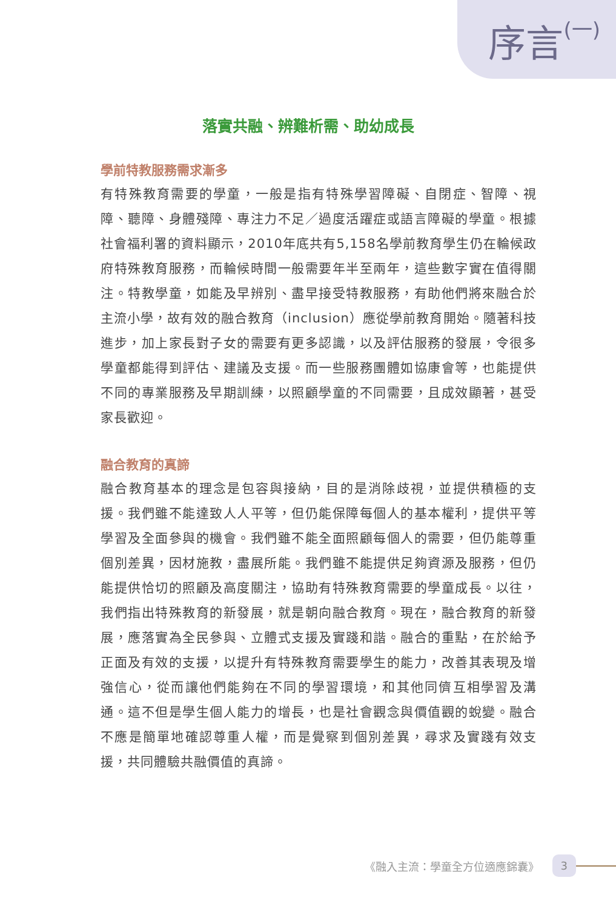序言(一)
落實共融、辨難析需、助幼成長
學前特教服務需求漸多
有特殊教育需要的學童，一般是指有特殊學習障礙、自閉症、智障、視障、聽障、身體殘障、專注力不足／過度活躍症或語言障礙的學童。根據社會福利署的資料顯示，2010年底共有5,158名學前教育學生仍在輪候政府特殊教育服務，而輪候時間一般需要年半至兩年，這些數字實在值得關注。特教學童，如能及早辨別、盡早接受特教服務，有助他們將來融合於主流小學，故有效的融合教育（inclusion）應從學前教育開始。隨著科技進步，加上家長對子女的需要有更多認識，以及評估服務的發展，令很多學童都能得到評估、建議及支援。而一些服務團體如協康會等，也能提供不同的專業服務及早期訓練，以照顧學童的不同需要，且成效顯著，甚受家長歡迎。
融合教育的真諦
融合教育基本的理念是包容與接納，目的是消除歧視，並提供積極的支援。我們雖不能達致人人平等，但仍能保障每個人的基本權利，提供平等學習及全面參與的機會。我們雖不能全面照顧每個人的需要，但仍能尊重個別差異，因材施教，盡展所能。我們雖不能提供足夠資源及服務，但仍能提供恰切的照顧及高度關注，協助有特殊教育需要的學童成長。以往，我們指出特殊教育的新發展，就是朝向融合教育。現在，融合教育的新發展，應落實為全民參與、立體式支援及實踐和諧。融合的重點，在於給予正面及有效的支援，以提升有特殊教育需要學生的能力，改善其表現及增強信心，從而讓他們能夠在不同的學習環境，和其他同儕互相學習及溝通。這不但是學生個人能力的增長，也是社會觀念與價值觀的蛻變。融合不應是簡單地確認尊重人權，而是覺察到個別差異，尋求及實踐有效支援，共同體驗共融價值的真諦。
《融入主流：學童全方位適應錦囊》 3